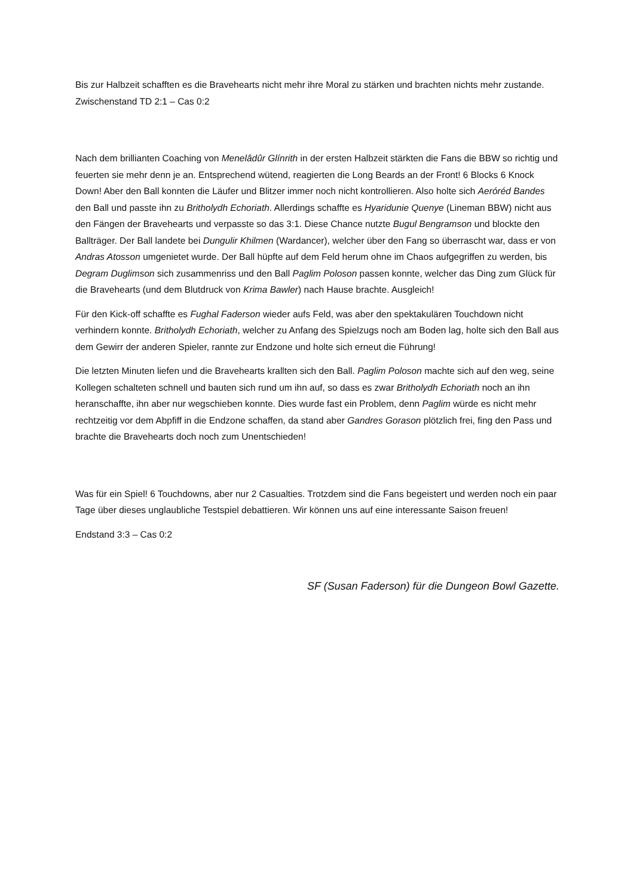Bis zur Halbzeit schafften es die Bravehearts nicht mehr ihre Moral zu stärken und brachten nichts mehr zustande. Zwischenstand TD 2:1 – Cas 0:2
Nach dem brillianten Coaching von Menelâdûr Glínrith in der ersten Halbzeit stärkten die Fans die BBW so richtig und feuerten sie mehr denn je an. Entsprechend wütend, reagierten die Long Beards an der Front! 6 Blocks 6 Knock Down! Aber den Ball konnten die Läufer und Blitzer immer noch nicht kontrollieren. Also holte sich Aeróréd Bandes den Ball und passte ihn zu Britholydh Echoriath. Allerdings schaffte es Hyaridunie Quenye (Lineman BBW) nicht aus den Fängen der Bravehearts und verpasste so das 3:1. Diese Chance nutzte Bugul Bengramson und blockte den Ballträger. Der Ball landete bei Dungulir Khilmen (Wardancer), welcher über den Fang so überrascht war, dass er von Andras Atosson umgenietet wurde. Der Ball hüpfte auf dem Feld herum ohne im Chaos aufgegriffen zu werden, bis Degram Duglimson sich zusammenriss und den Ball Paglim Poloson passen konnte, welcher das Ding zum Glück für die Bravehearts (und dem Blutdruck von Krima Bawler) nach Hause brachte. Ausgleich!
Für den Kick-off schaffte es Fughal Faderson wieder aufs Feld, was aber den spektakulären Touchdown nicht verhindern konnte. Britholydh Echoriath, welcher zu Anfang des Spielzugs noch am Boden lag, holte sich den Ball aus dem Gewirr der anderen Spieler, rannte zur Endzone und holte sich erneut die Führung!
Die letzten Minuten liefen und die Bravehearts krallten sich den Ball. Paglim Poloson machte sich auf den weg, seine Kollegen schalteten schnell und bauten sich rund um ihn auf, so dass es zwar Britholydh Echoriath noch an ihn heranschaffte, ihn aber nur wegschieben konnte. Dies wurde fast ein Problem, denn Paglim würde es nicht mehr rechtzeitig vor dem Abpfiff in die Endzone schaffen, da stand aber Gandres Gorason plötzlich frei, fing den Pass und brachte die Bravehearts doch noch zum Unentschieden!
Was für ein Spiel! 6 Touchdowns, aber nur 2 Casualties. Trotzdem sind die Fans begeistert und werden noch ein paar Tage über dieses unglaubliche Testspiel debattieren. Wir können uns auf eine interessante Saison freuen!
Endstand 3:3 – Cas 0:2
SF (Susan Faderson) für die Dungeon Bowl Gazette.